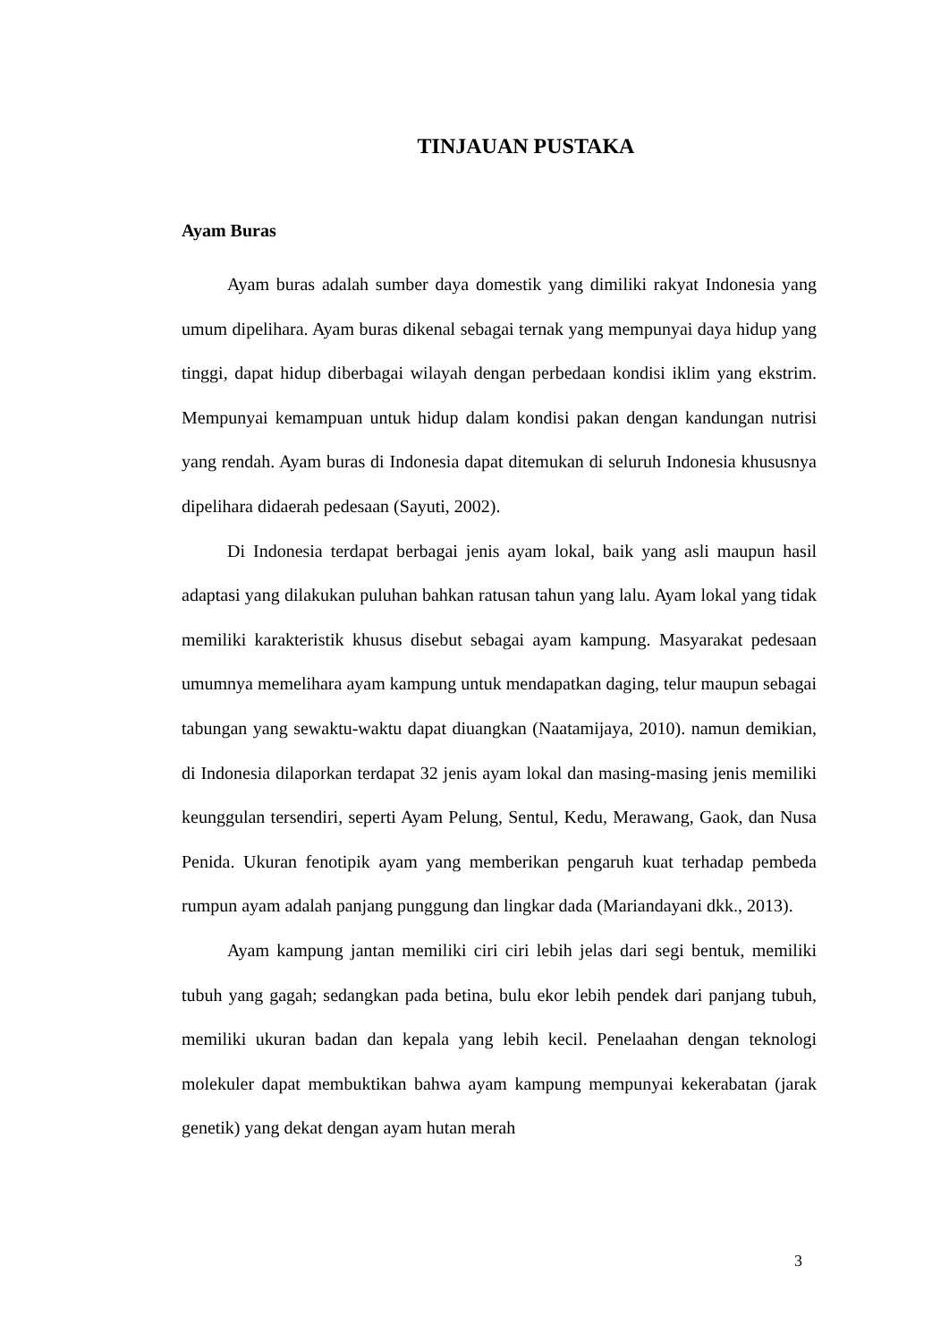TINJAUAN PUSTAKA
Ayam Buras
Ayam buras adalah sumber daya domestik yang dimiliki rakyat Indonesia yang umum dipelihara. Ayam buras dikenal sebagai ternak yang mempunyai daya hidup yang tinggi, dapat hidup diberbagai wilayah dengan perbedaan kondisi iklim yang ekstrim. Mempunyai kemampuan untuk hidup dalam kondisi pakan dengan kandungan nutrisi yang rendah. Ayam buras di Indonesia dapat ditemukan di seluruh Indonesia khususnya dipelihara didaerah pedesaan (Sayuti, 2002).
Di Indonesia terdapat berbagai jenis ayam lokal, baik yang asli maupun hasil adaptasi yang dilakukan puluhan bahkan ratusan tahun yang lalu. Ayam lokal yang tidak memiliki karakteristik khusus disebut sebagai ayam kampung. Masyarakat pedesaan umumnya memelihara ayam kampung untuk mendapatkan daging, telur maupun sebagai tabungan yang sewaktu-waktu dapat diuangkan (Naatamijaya, 2010). namun demikian, di Indonesia dilaporkan terdapat 32 jenis ayam lokal dan masing-masing jenis memiliki keunggulan tersendiri, seperti Ayam Pelung, Sentul, Kedu, Merawang, Gaok, dan Nusa Penida. Ukuran fenotipik ayam yang memberikan pengaruh kuat terhadap pembeda rumpun ayam adalah panjang punggung dan lingkar dada (Mariandayani dkk., 2013).
Ayam kampung jantan memiliki ciri ciri lebih jelas dari segi bentuk, memiliki tubuh yang gagah; sedangkan pada betina, bulu ekor lebih pendek dari panjang tubuh, memiliki ukuran badan dan kepala yang lebih kecil. Penelaahan dengan teknologi molekuler dapat membuktikan bahwa ayam kampung mempunyai kekerabatan (jarak genetik) yang dekat dengan ayam hutan merah
3